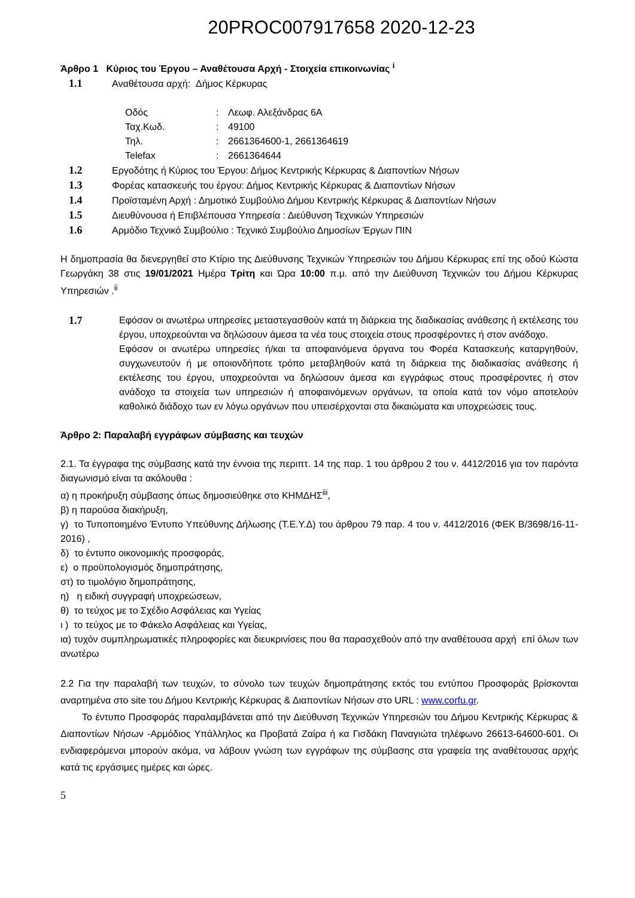20PROC007917658 2020-12-23
Άρθρο 1 Κύριος του Έργου – Αναθέτουσα Αρχή - Στοιχεία επικοινωνίας <sup>i</sup>
1.1 Αναθέτουσα αρχή: Δήμος Κέρκυρας
| Οδός | : | Λεωφ. Αλεξάνδρας 6Α |
| Ταχ.Κωδ. | : | 49100 |
| Τηλ. | : | 2661364600-1, 2661364619 |
| Telefax | : | 2661364644 |
1.2 Εργοδότης ή Κύριος του Έργου: Δήμος Κεντρικής Κέρκυρας & Διαποντίων Νήσων
1.3 Φορέας κατασκευής του έργου: Δήμος Κεντρικής Κέρκυρας & Διαποντίων Νήσων
1.4 Προϊσταμένη Αρχή : Δημοτικό Συμβούλιο Δήμου Κεντρικής Κέρκυρας & Διαποντίων Νήσων
1.5 Διευθύνουσα ή Επιβλέπουσα Υπηρεσία : Διεύθυνση Τεχνικών Υπηρεσιών
1.6 Αρμόδιο Τεχνικό Συμβούλιο : Τεχνικό Συμβούλιο Δημοσίων Έργων ΠΙΝ
Η δημοπρασία θα διενεργηθεί στο Κτίριο της Διεύθυνσης Τεχνικών Υπηρεσιών του Δήμου Κέρκυρας επί της οδού Κώστα Γεωργάκη 38 στις 19/01/2021 Ημέρα Τρίτη και Ώρα 10:00 π.μ. από την Διεύθυνση Τεχνικών του Δήμου Κέρκυρας Υπηρεσιών .<sup>ii</sup>
1.7 Εφόσον οι ανωτέρω υπηρεσίες μεταστεγασθούν κατά τη διάρκεια της διαδικασίας ανάθεσης ή εκτέλεσης του έργου, υποχρεούνται να δηλώσουν άμεσα τα νέα τους στοιχεία στους προσφέροντες ή στον ανάδοχο.
Εφόσον οι ανωτέρω υπηρεσίες ή/και τα αποφαινόμενα όργανα του Φορέα Κατασκευής καταργηθούν, συγχωνευτούν ή με οποιονδήποτε τρόπο μεταβληθούν κατά τη διάρκεια της διαδικασίας ανάθεσης ή εκτέλεσης του έργου, υποχρεούνται να δηλώσουν άμεσα και εγγράφως στους προσφέροντες ή στον ανάδοχο τα στοιχεία των υπηρεσιών ή αποφαινόμενων οργάνων, τα οποία κατά τον νόμο αποτελούν καθολικό διάδοχο των εν λόγω οργάνων που υπεισέρχονται στα δικαιώματα και υποχρεώσεις τους.
Άρθρο 2: Παραλαβή εγγράφων σύμβασης και τευχών
2.1. Τα έγγραφα της σύμβασης κατά την έννοια της περιπτ. 14 της παρ. 1 του άρθρου 2 του ν. 4412/2016 για τον παρόντα διαγωνισμό είναι τα ακόλουθα :
α) η προκήρυξη σύμβασης όπως δημοσιεύθηκε στο ΚΗΜΔΗΣ<sup>iii</sup>,
β) η παρούσα διακήρυξη,
γ) το Τυποποιημένο Έντυπο Υπεύθυνης Δήλωσης (Τ.Ε.Υ.Δ) του άρθρου 79 παρ. 4 του ν. 4412/2016 (ΦΕΚ Β/3698/16-11-2016) ,
δ) το έντυπο οικονομικής προσφοράς,
ε) ο προϋπολογισμός δημοπράτησης,
στ) το τιμολόγιο δημοπράτησης,
η) η ειδική συγγραφή υποχρεώσεων,
θ) το τεύχος με το Σχέδιο Ασφάλειας και Υγείας
ι ) το τεύχος με το Φάκελο Ασφάλειας και Υγείας,
ια) τυχόν συμπληρωματικές πληροφορίες και διευκρινίσεις που θα παρασχεθούν από την αναθέτουσα αρχή επί όλων των ανωτέρω
2.2 Για την παραλαβή των τευχών, το σύνολο των τευχών δημοπράτησης εκτός του εντύπου Προσφοράς βρίσκονται αναρτημένα στο site του Δήμου Κεντρικής Κέρκυρας & Διαποντίων Νήσων στο URL : www.corfu.gr.
Το έντυπο Προσφοράς παραλαμβάνεται από την Διεύθυνση Τεχνικών Υπηρεσιών του Δήμου Κεντρικής Κέρκυρας & Διαποντίων Νήσων -Αρμόδιος Υπάλληλος κα Προβατά Ζαίρα ή κα Γισδάκη Παναγιώτα τηλέφωνο 26613-64600-601. Οι ενδιαφερόμενοι μπορούν ακόμα, να λάβουν γνώση των εγγράφων της σύμβασης στα γραφεία της αναθέτουσας αρχής κατά τις εργάσιμες ημέρες και ώρες.
5